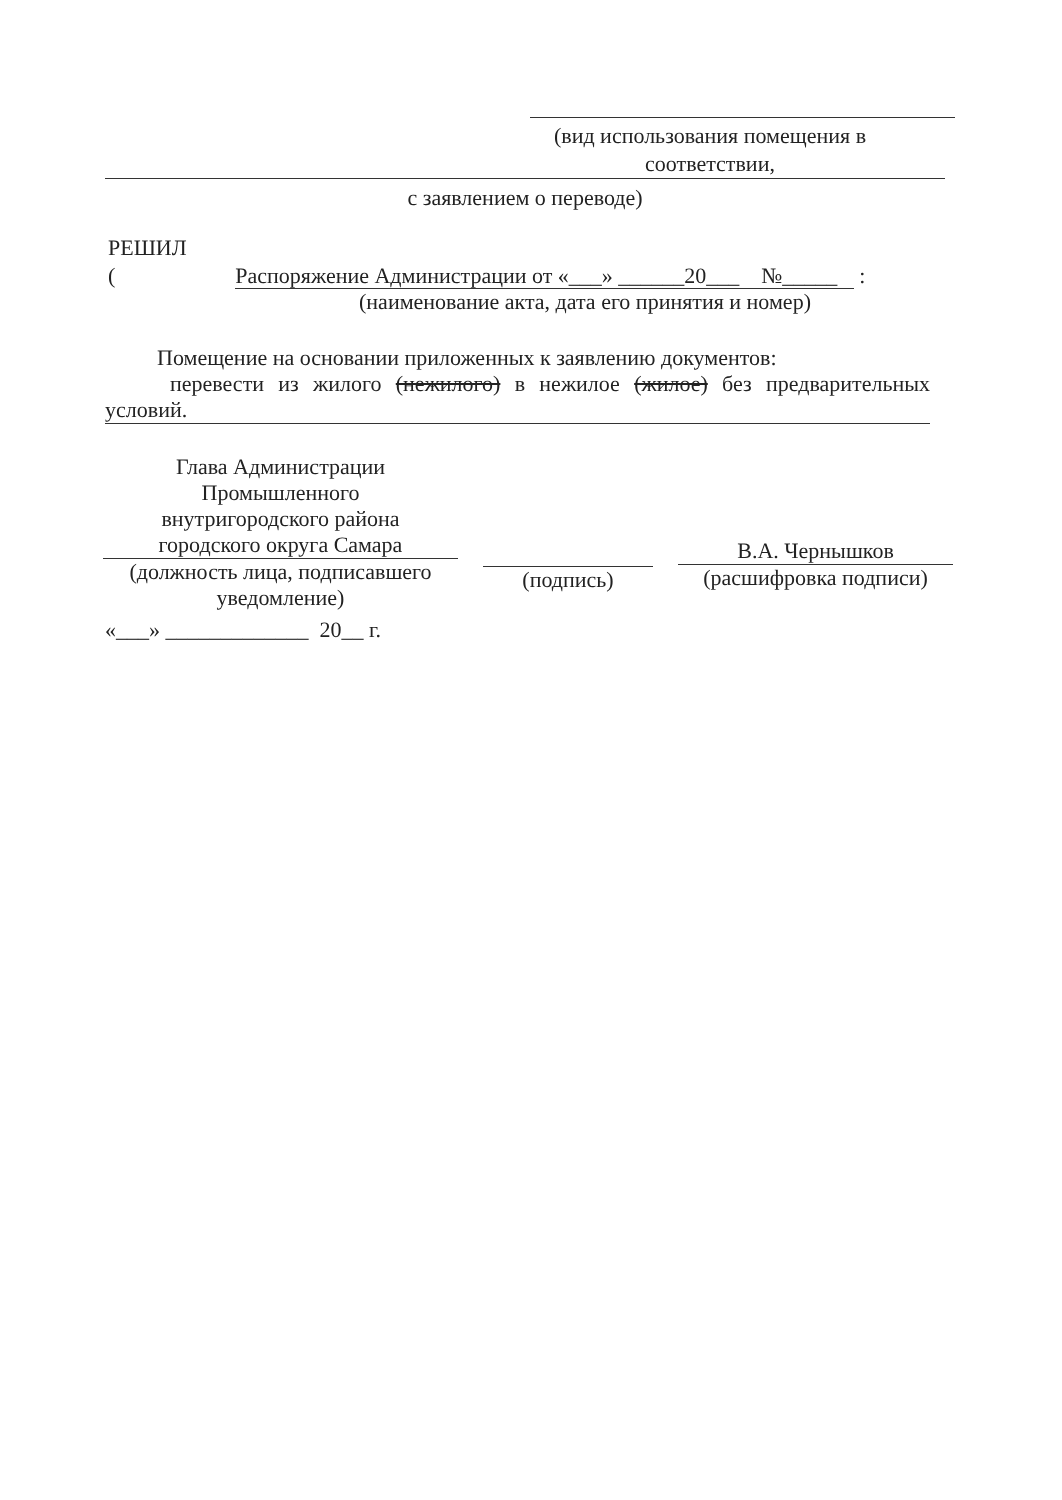(вид использования помещения в соответствии,
с заявлением о переводе)
РЕШИЛ
( Распоряжение Администрации от «___» ______20___ №_____ :
(наименование акта, дата его принятия и номер)
Помещение на основании приложенных к заявлению документов:
перевести из жилого (нежилого) в нежилое (жилое) без предварительных условий.
Глава Администрации
Промышленного
внутригородского района
городского округа Самара
(должность лица, подписавшего уведомление)
(подпись) В.А. Чернышков
(расшифровка подписи)
«___» _____________ 20__ г.